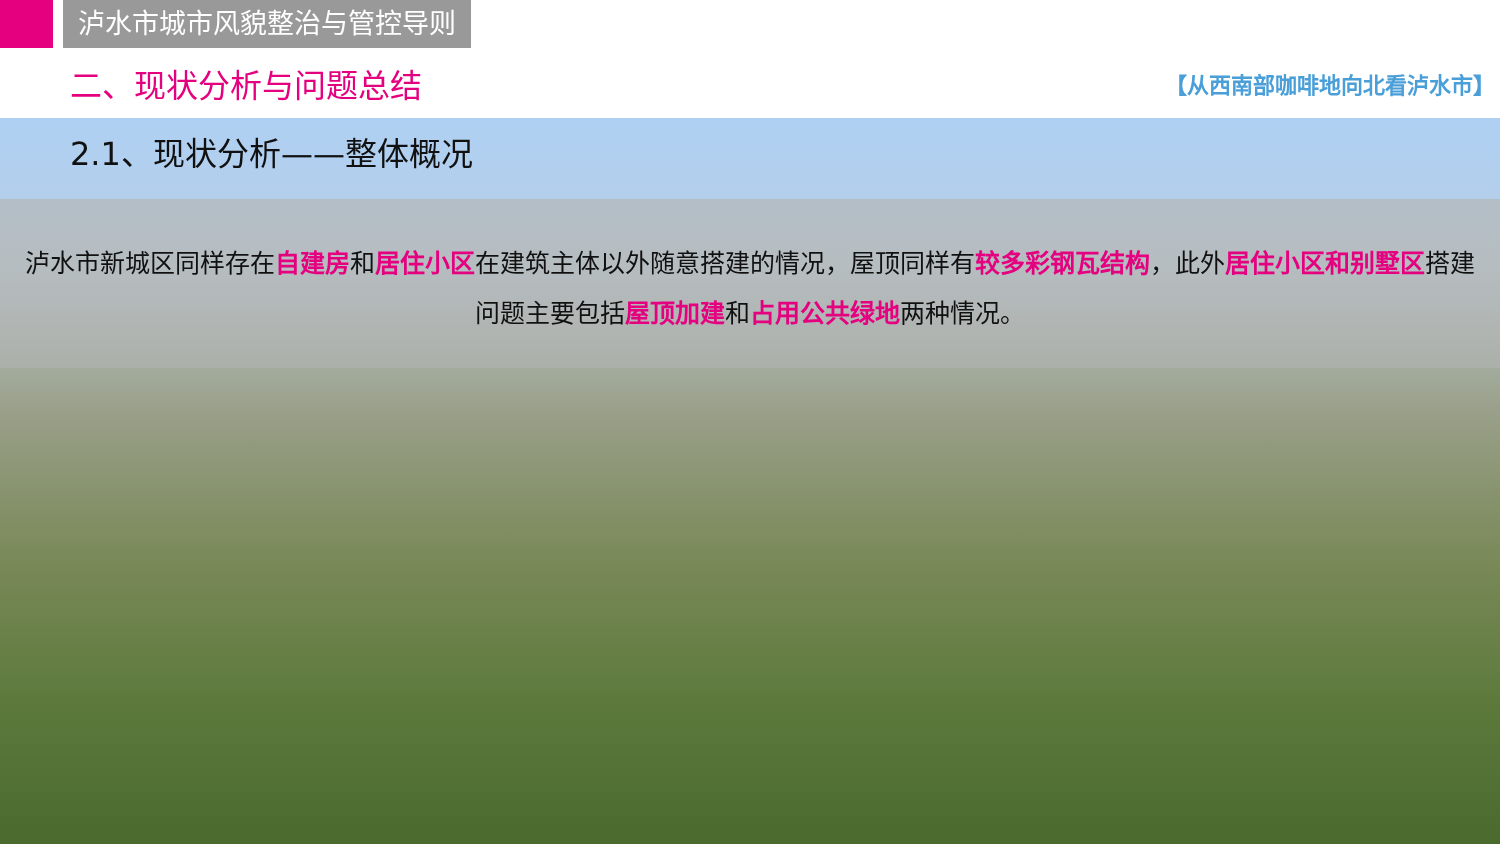泸水市城市风貌整治与管控导则
二、现状分析与问题总结
【从西南部咖啡地向北看泸水市】
2.1、现状分析——整体概况
泸水市新城区同样存在自建房和居住小区在建筑主体以外随意搭建的情况，屋顶同样有较多彩钢瓦结构，此外居住小区和别墅区搭建问题主要包括屋顶加建和占用公共绿地两种情况。